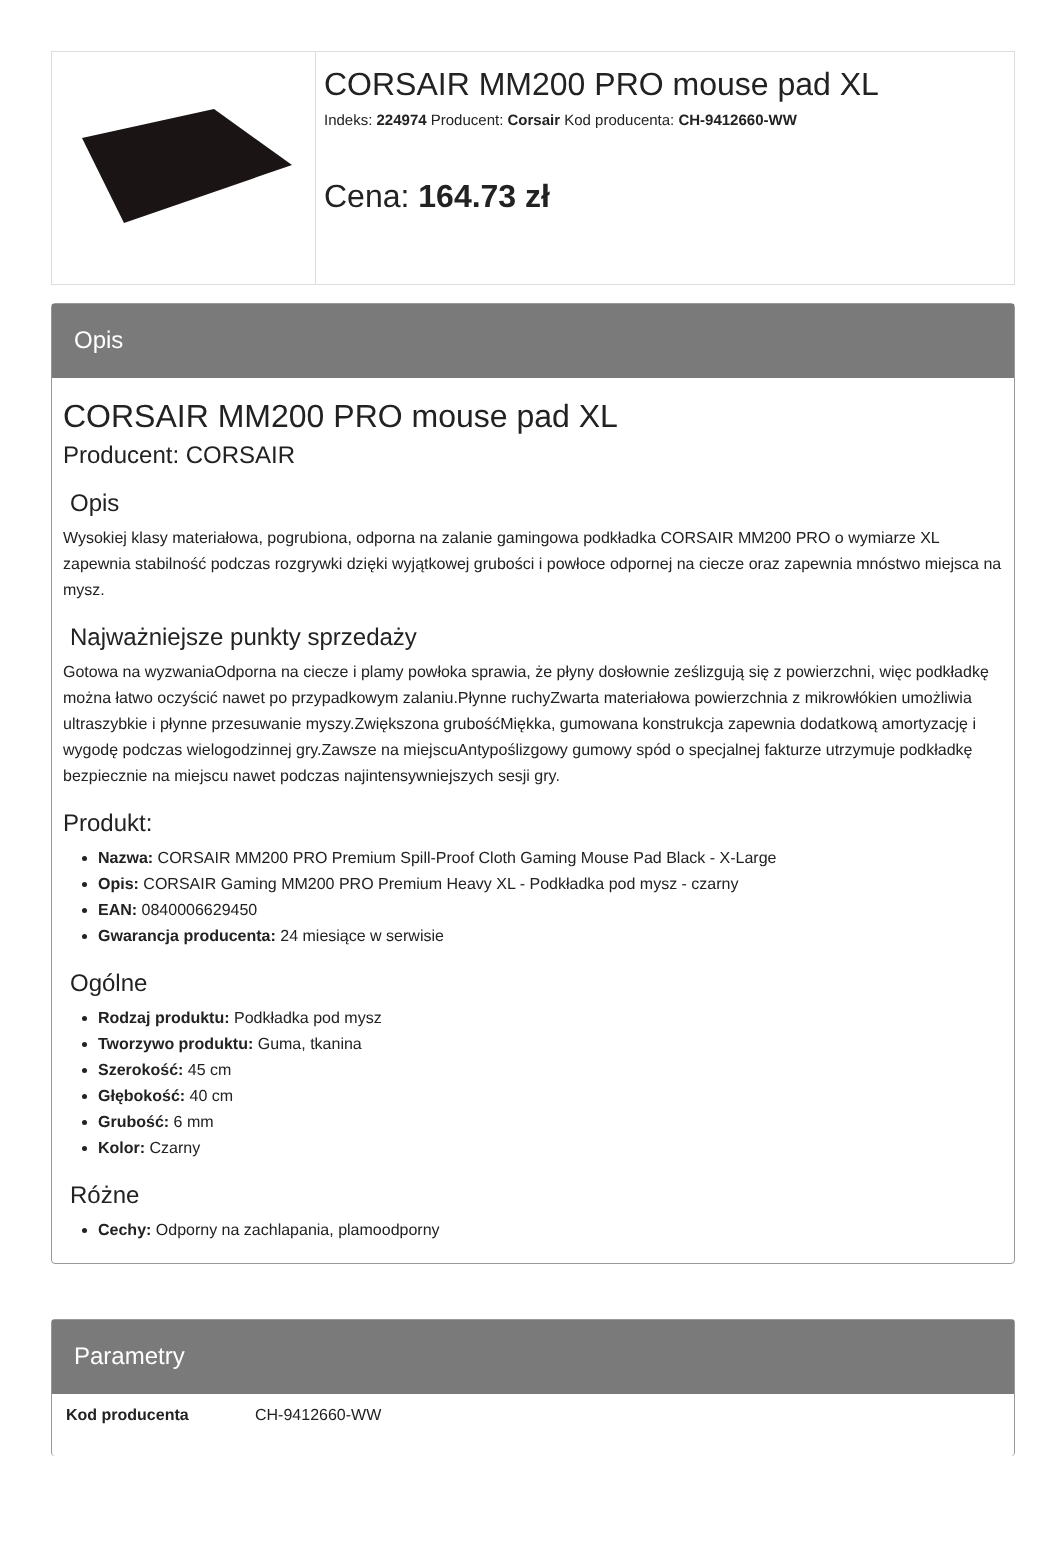CORSAIR MM200 PRO mouse pad XL
Indeks: 224974 Producent: Corsair Kod producenta: CH-9412660-WW
Cena: 164.73 zł
Opis
CORSAIR MM200 PRO mouse pad XL
Producent: CORSAIR
Opis
Wysokiej klasy materiałowa, pogrubiona, odporna na zalanie gamingowa podkładka CORSAIR MM200 PRO o wymiarze XL zapewnia stabilność podczas rozgrywki dzięki wyjątkowej grubości i powłoce odpornej na ciecze oraz zapewnia mnóstwo miejsca na mysz.
Najważniejsze punkty sprzedaży
Gotowa na wyzwaniaOdporna na ciecze i plamy powłoka sprawia, że płyny dosłownie ześlizgują się z powierzchni, więc podkładkę można łatwo oczyścić nawet po przypadkowym zalaniu.Płynne ruchyZwarta materiałowa powierzchnia z mikrowłókien umożliwia ultraszybkie i płynne przesuwanie myszy.Zwiększona grubośćMiękka, gumowana konstrukcja zapewnia dodatkową amortyzację i wygodę podczas wielogodzinnej gry.Zawsze na miejscuAntypoślizgowy gumowy spód o specjalnej fakturze utrzymuje podkładkę bezpiecznie na miejscu nawet podczas najintensywniejszych sesji gry.
Produkt:
Nazwa: CORSAIR MM200 PRO Premium Spill-Proof Cloth Gaming Mouse Pad Black - X-Large
Opis: CORSAIR Gaming MM200 PRO Premium Heavy XL - Podkładka pod mysz - czarny
EAN: 0840006629450
Gwarancja producenta: 24 miesiące w serwisie
Ogólne
Rodzaj produktu: Podkładka pod mysz
Tworzywo produktu: Guma, tkanina
Szerokość: 45 cm
Głębokość: 40 cm
Grubość: 6 mm
Kolor: Czarny
Różne
Cechy: Odporny na zachlapania, plamoodporny
Parametry
| Kod producenta | CH-9412660-WW |